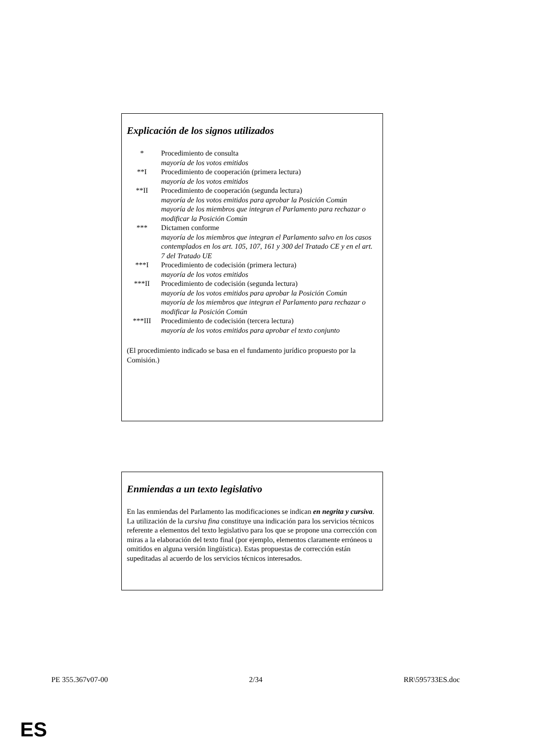Explicación de los signos utilizados
| * | Procedimiento de consulta mayoría de los votos emitidos |
| **I | Procedimiento de cooperación (primera lectura) mayoría de los votos emitidos |
| **II | Procedimiento de cooperación (segunda lectura) mayoría de los votos emitidos para aprobar la Posición Común mayoría de los miembros que integran el Parlamento para rechazar o modificar la Posición Común |
| *** | Dictamen conforme mayoría de los miembros que integran el Parlamento salvo en los casos contemplados en los art. 105, 107, 161 y 300 del Tratado CE y en el art. 7 del Tratado UE |
| ***I | Procedimiento de codecisión (primera lectura) mayoría de los votos emitidos |
| ***II | Procedimiento de codecisión (segunda lectura) mayoría de los votos emitidos para aprobar la Posición Común mayoría de los miembros que integran el Parlamento para rechazar o modificar la Posición Común |
| ***III | Procedimiento de codecisión (tercera lectura) mayoría de los votos emitidos para aprobar el texto conjunto |
(El procedimiento indicado se basa en el fundamento jurídico propuesto por la Comisión.)
Enmiendas a un texto legislativo
En las enmiendas del Parlamento las modificaciones se indican en negrita y cursiva. La utilización de la cursiva fina constituye una indicación para los servicios técnicos referente a elementos del texto legislativo para los que se propone una corrección con miras a la elaboración del texto final (por ejemplo, elementos claramente erróneos u omitidos en alguna versión lingüística). Estas propuestas de corrección están supeditadas al acuerdo de los servicios técnicos interesados.
PE 355.367v07-00 2/34 RR\595733ES.doc
ES